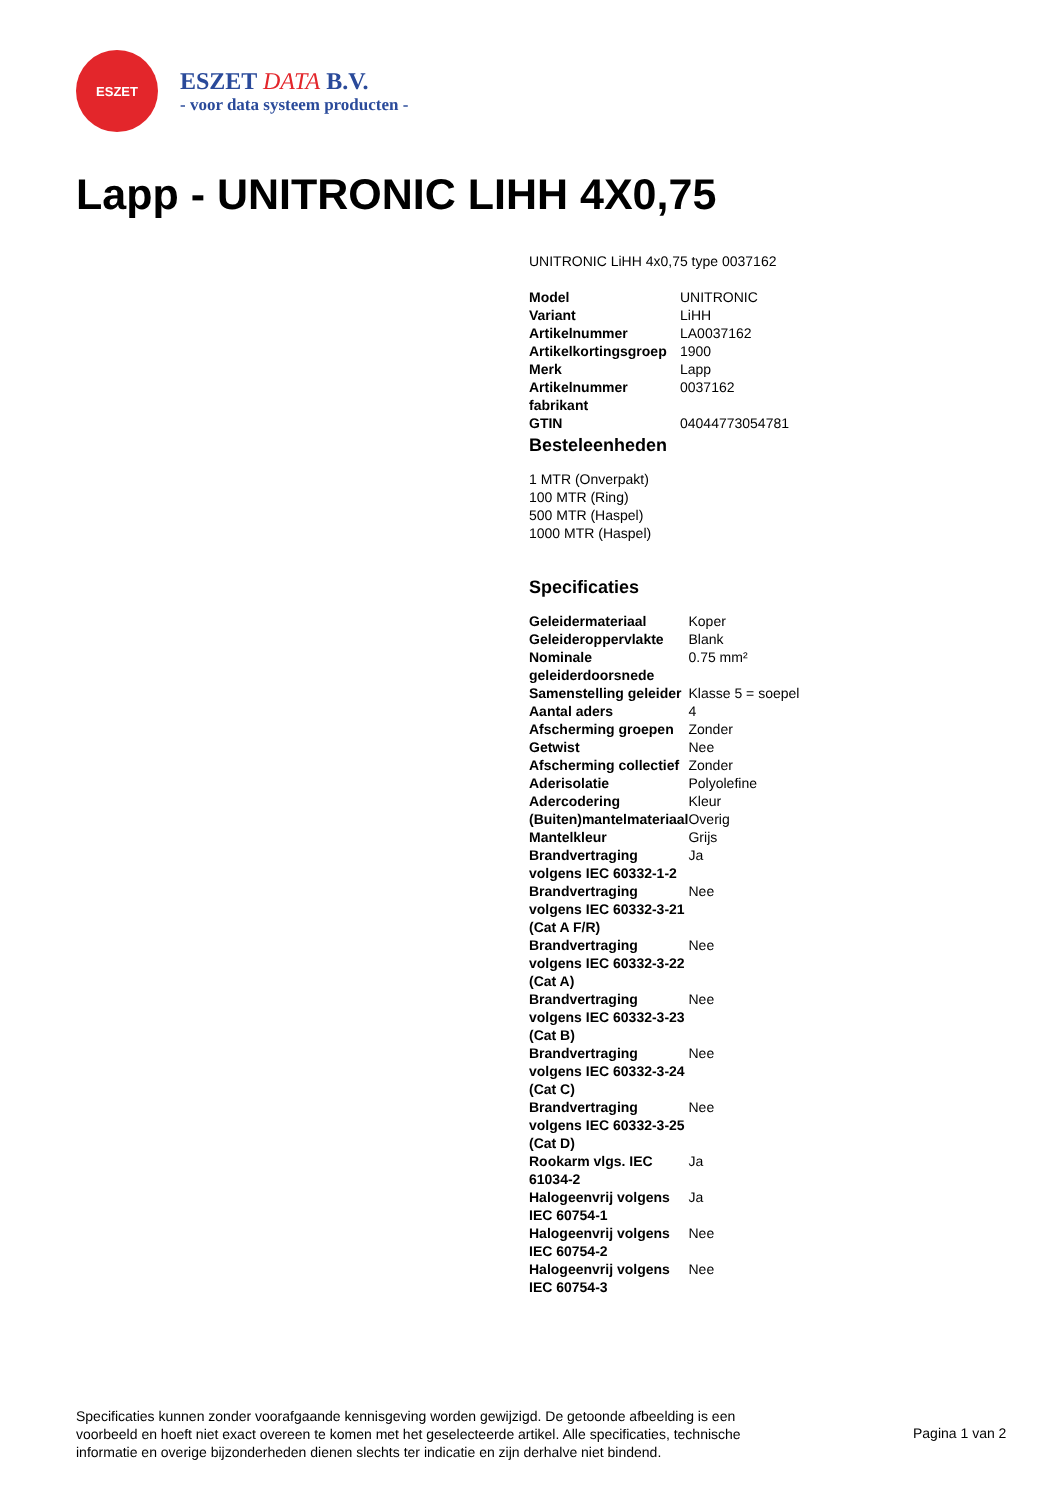ESZET
ESZET DATA B.V.
- voor data systeem producten -
Lapp - UNITRONIC LIHH 4X0,75
UNITRONIC LiHH 4x0,75 type 0037162
| Model | UNITRONIC |
| Variant | LiHH |
| Artikelnummer | LA0037162 |
| Artikelkortingsgroep | 1900 |
| Merk | Lapp |
| Artikelnummer fabrikant | 0037162 |
| GTIN | 04044773054781 |
Besteleenheden
1 MTR (Onverpakt)
100 MTR (Ring)
500 MTR (Haspel)
1000 MTR (Haspel)
Specificaties
| Geleidermateriaal | Koper |
| Geleideroppervlakte | Blank |
| Nominale geleiderdoorsnede | 0.75 mm² |
| Samenstelling geleider | Klasse 5 = soepel |
| Aantal aders | 4 |
| Afscherming groepen | Zonder |
| Getwist | Nee |
| Afscherming collectief | Zonder |
| Aderisolatie | Polyolefine |
| Adercodering | Kleur |
| (Buiten)mantelmateriaal | Overig |
| Mantelkleur | Grijs |
| Brandvertraging volgens IEC 60332-1-2 | Ja |
| Brandvertraging volgens IEC 60332-3-21 (Cat A F/R) | Nee |
| Brandvertraging volgens IEC 60332-3-22 (Cat A) | Nee |
| Brandvertraging volgens IEC 60332-3-23 (Cat B) | Nee |
| Brandvertraging volgens IEC 60332-3-24 (Cat C) | Nee |
| Brandvertraging volgens IEC 60332-3-25 (Cat D) | Nee |
| Rookarm vlgs. IEC 61034-2 | Ja |
| Halogeenvrij volgens IEC 60754-1 | Ja |
| Halogeenvrij volgens IEC 60754-2 | Nee |
| Halogeenvrij volgens IEC 60754-3 | Nee |
Specificaties kunnen zonder voorafgaande kennisgeving worden gewijzigd. De getoonde afbeelding is een voorbeeld en hoeft niet exact overeen te komen met het geselecteerde artikel. Alle specificaties, technische informatie en overige bijzonderheden dienen slechts ter indicatie en zijn derhalve niet bindend.
Pagina 1 van 2